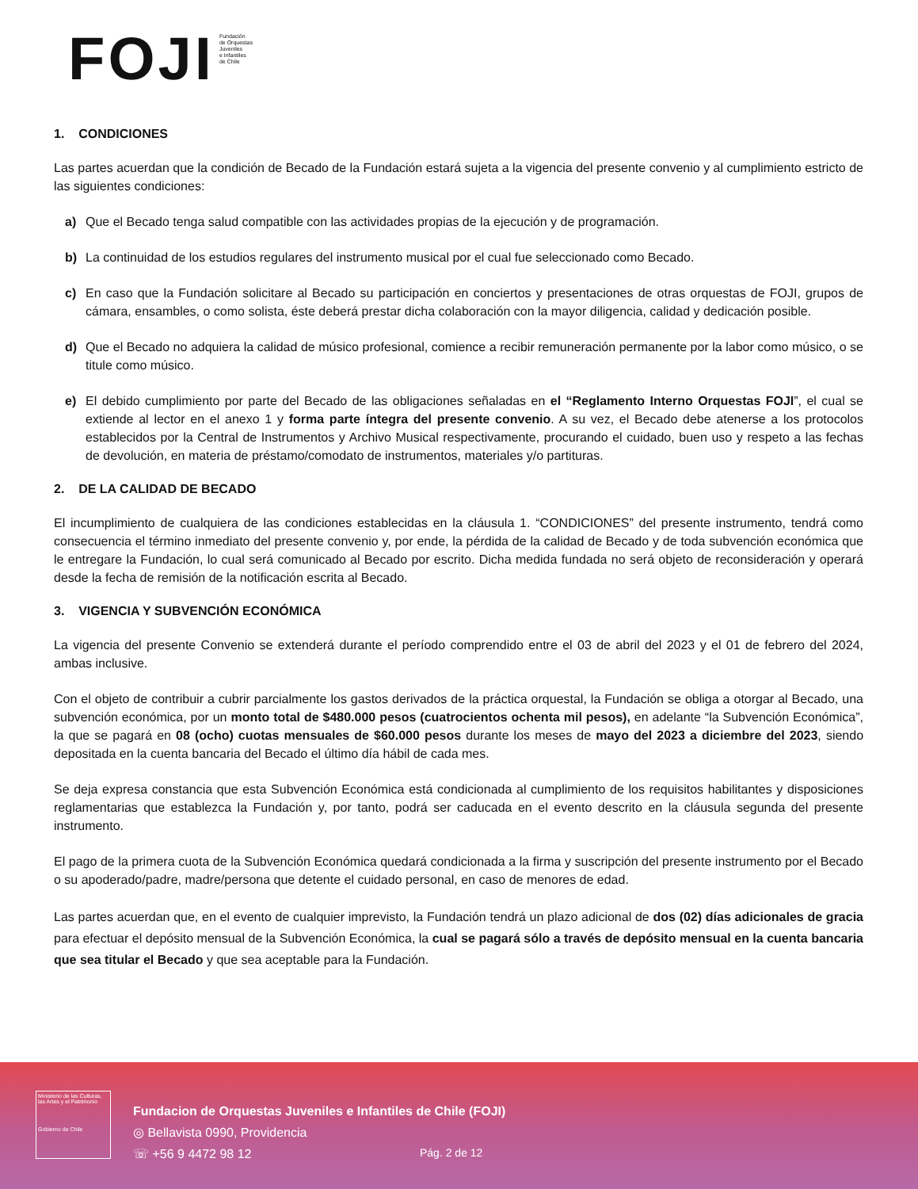FOJI
Fundación
de Orquestas
Juveniles
e Infantiles
de Chile
1. CONDICIONES
Las partes acuerdan que la condición de Becado de la Fundación estará sujeta a la vigencia del presente convenio y al cumplimiento estricto de las siguientes condiciones:
a) Que el Becado tenga salud compatible con las actividades propias de la ejecución y de programación.
b) La continuidad de los estudios regulares del instrumento musical por el cual fue seleccionado como Becado.
c) En caso que la Fundación solicitare al Becado su participación en conciertos y presentaciones de otras orquestas de FOJI, grupos de cámara, ensambles, o como solista, éste deberá prestar dicha colaboración con la mayor diligencia, calidad y dedicación posible.
d) Que el Becado no adquiera la calidad de músico profesional, comience a recibir remuneración permanente por la labor como músico, o se titule como músico.
e) El debido cumplimiento por parte del Becado de las obligaciones señaladas en el “Reglamento Interno Orquestas FOJI”, el cual se extiende al lector en el anexo 1 y forma parte íntegra del presente convenio. A su vez, el Becado debe atenerse a los protocolos establecidos por la Central de Instrumentos y Archivo Musical respectivamente, procurando el cuidado, buen uso y respeto a las fechas de devolución, en materia de préstamo/comodato de instrumentos, materiales y/o partituras.
2. DE LA CALIDAD DE BECADO
El incumplimiento de cualquiera de las condiciones establecidas en la cláusula 1. “CONDICIONES” del presente instrumento, tendrá como consecuencia el término inmediato del presente convenio y, por ende, la pérdida de la calidad de Becado y de toda subvención económica que le entregare la Fundación, lo cual será comunicado al Becado por escrito. Dicha medida fundada no será objeto de reconsideración y operará desde la fecha de remisión de la notificación escrita al Becado.
3. VIGENCIA Y SUBVENCIÓN ECONÓMICA
La vigencia del presente Convenio se extenderá durante el período comprendido entre el 03 de abril del 2023 y el 01 de febrero del 2024, ambas inclusive.
Con el objeto de contribuir a cubrir parcialmente los gastos derivados de la práctica orquestal, la Fundación se obliga a otorgar al Becado, una subvención económica, por un monto total de $480.000 pesos (cuatrocientos ochenta mil pesos), en adelante “la Subvención Económica”, la que se pagará en 08 (ocho) cuotas mensuales de $60.000 pesos durante los meses de mayo del 2023 a diciembre del 2023, siendo depositada en la cuenta bancaria del Becado el último día hábil de cada mes.
Se deja expresa constancia que esta Subvención Económica está condicionada al cumplimiento de los requisitos habilitantes y disposiciones reglamentarias que establezca la Fundación y, por tanto, podrá ser caducada en el evento descrito en la cláusula segunda del presente instrumento.
El pago de la primera cuota de la Subvención Económica quedará condicionada a la firma y suscripción del presente instrumento por el Becado o su apoderado/padre, madre/persona que detente el cuidado personal, en caso de menores de edad.
Las partes acuerdan que, en el evento de cualquier imprevisto, la Fundación tendrá un plazo adicional de dos (02) días adicionales de gracia para efectuar el depósito mensual de la Subvención Económica, la cual se pagará sólo a través de depósito mensual en la cuenta bancaria que sea titular el Becado y que sea aceptable para la Fundación.
Ministerio de las Culturas, las Artes y el Patrimonio
Gobierno de Chile
Fundacion de Orquestas Juveniles e Infantiles de Chile (FOJI)
◎ Bellavista 0990, Providencia
☏ +56 9 4472 98 12
Pág. 2 de 12